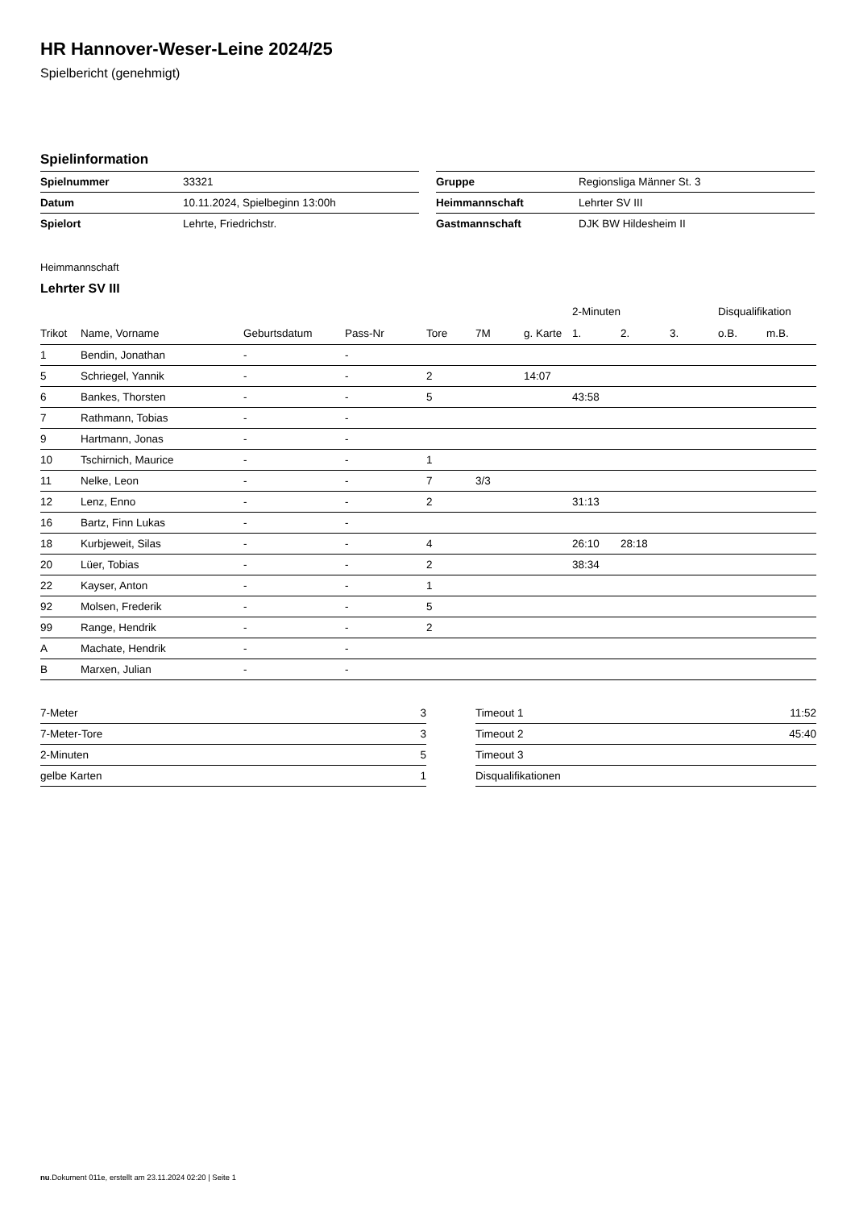HR Hannover-Weser-Leine 2024/25
Spielbericht (genehmigt)
Spielinformation
| Spielnummer | 33321 |
| Datum | 10.11.2024, Spielbeginn 13:00h |
| Spielort | Lehrte, Friedrichstr. |
| Gruppe | Regionsliga Männer St. 3 |
| Heimmannschaft | Lehrter SV III |
| Gastmannschaft | DJK BW Hildesheim II |
Heimmannschaft
Lehrter SV III
| | | | | | | | 2-Minuten | | | Disqualifikation | |
| --- | --- | --- | --- | --- | --- | --- | --- | --- | --- | --- | --- |
| Trikot | Name, Vorname | Geburtsdatum | Pass-Nr | Tore | 7M | g. Karte | 1. | 2. | 3. | o.B. | m.B. |
| 1 | Bendin, Jonathan | - | - | | | | | | | | |
| 5 | Schriegel, Yannik | - | - | 2 | | 14:07 | | | | | |
| 6 | Bankes, Thorsten | - | - | 5 | | | 43:58 | | | | |
| 7 | Rathmann, Tobias | - | - | | | | | | | | |
| 9 | Hartmann, Jonas | - | - | | | | | | | | |
| 10 | Tschirnich, Maurice | - | - | 1 | | | | | | | |
| 11 | Nelke, Leon | - | - | 7 | 3/3 | | | | | | |
| 12 | Lenz, Enno | - | - | 2 | | | 31:13 | | | | |
| 16 | Bartz, Finn Lukas | - | - | | | | | | | | |
| 18 | Kurbjeweit, Silas | - | - | 4 | | | 26:10 | 28:18 | | | |
| 20 | Lüer, Tobias | - | - | 2 | | | 38:34 | | | | |
| 22 | Kayser, Anton | - | - | 1 | | | | | | | |
| 92 | Molsen, Frederik | - | - | 5 | | | | | | | |
| 99 | Range, Hendrik | - | - | 2 | | | | | | | |
| A | Machate, Hendrik | - | - | | | | | | | | |
| B | Marxen, Julian | - | - | | | | | | | | |
| 7-Meter | 3 |
| 7-Meter-Tore | 3 |
| 2-Minuten | 5 |
| gelbe Karten | 1 |
| Timeout 1 | 11:52 |
| Timeout 2 | 45:40 |
| Timeout 3 | |
| Disqualifikationen | |
nu.Dokument 011e, erstellt am 23.11.2024 02:20 | Seite 1